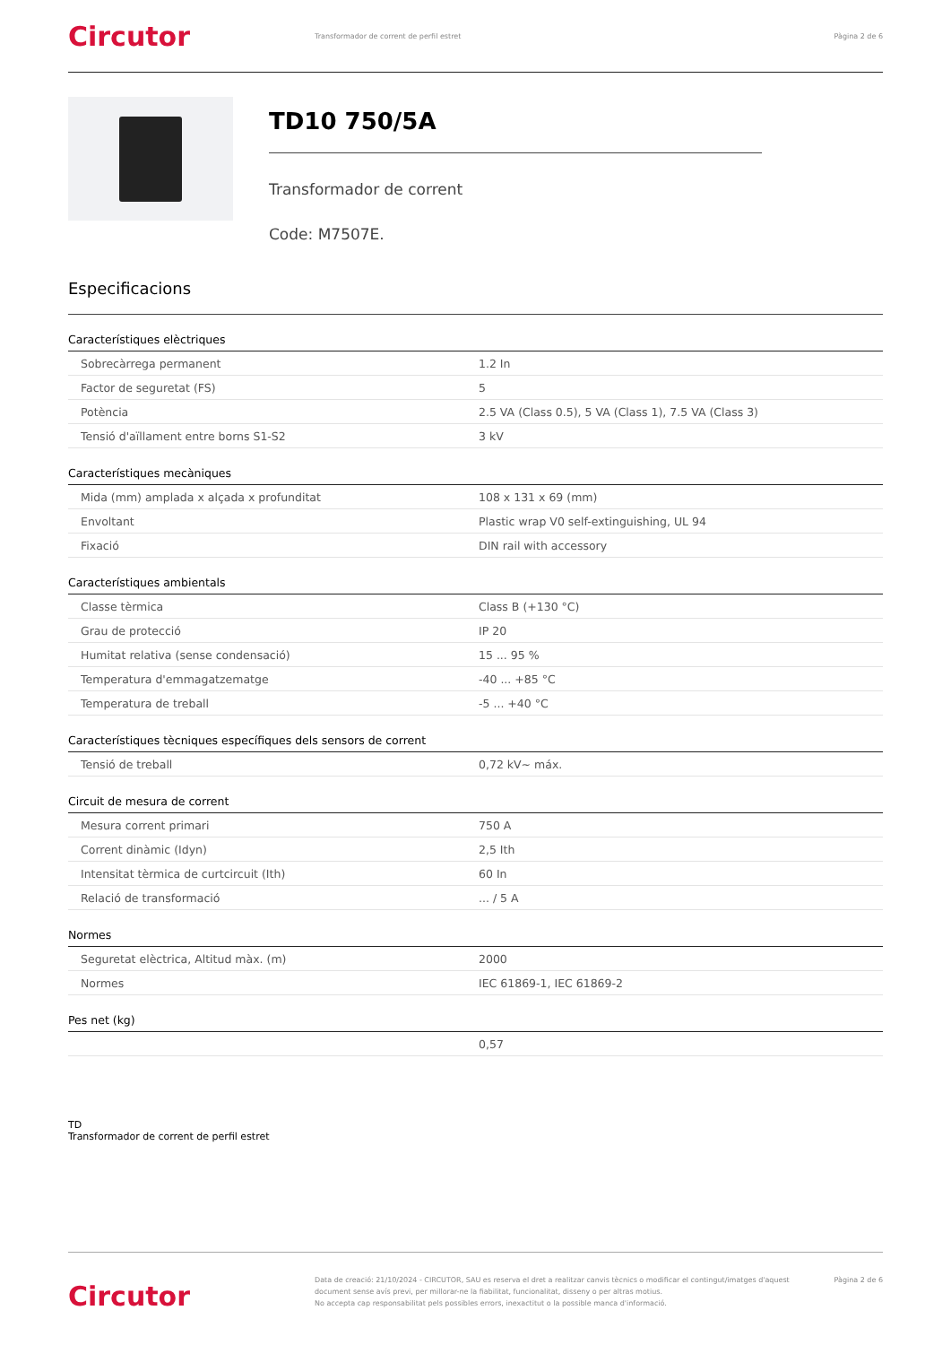Circutor
Transformador de corrent de perfil estret
Pàgina 2 de 6
TD10 750/5A
Transformador de corrent
Code: M7507E.
Especificacions
Característiques elèctriques
| Sobrecàrrega permanent | 1.2 In |
| Factor de seguretat (FS) | 5 |
| Potència | 2.5 VA (Class 0.5), 5 VA (Class 1), 7.5 VA (Class 3) |
| Tensió d'aïllament entre borns S1-S2 | 3 kV |
Característiques mecàniques
| Mida (mm) amplada x alçada x profunditat | 108 x 131 x 69 (mm) |
| Envoltant | Plastic wrap V0 self-extinguishing, UL 94 |
| Fixació | DIN rail with accessory |
Característiques ambientals
| Classe tèrmica | Class B (+130 °C) |
| Grau de protecció | IP 20 |
| Humitat relativa (sense condensació) | 15 ... 95 % |
| Temperatura d'emmagatzematge | -40 ... +85 °C |
| Temperatura de treball | -5 ... +40 °C |
Característiques tècniques específiques dels sensors de corrent
| Tensió de treball | 0,72 kV~ máx. |
Circuit de mesura de corrent
| Mesura corrent primari | 750 A |
| Corrent dinàmic (Idyn) | 2,5 Ith |
| Intensitat tèrmica de curtcircuit (Ith) | 60 In |
| Relació de transformació | ... / 5 A |
Normes
| Seguretat elèctrica, Altitud màx. (m) | 2000 |
| Normes | IEC 61869-1, IEC 61869-2 |
Pes net (kg)
| | 0,57 |
TD
Transformador de corrent de perfil estret
Circutor
Data de creació: 21/10/2024 - CIRCUTOR, SAU es reserva el dret a realitzar canvis tècnics o modificar el contingut/imatges d'aquest document sense avís previ, per millorar-ne la fiabilitat, funcionalitat, disseny o per altras motius.
No accepta cap responsabilitat pels possibles errors, inexactitut o la possible manca d'informació.
Pàgina 2 de 6